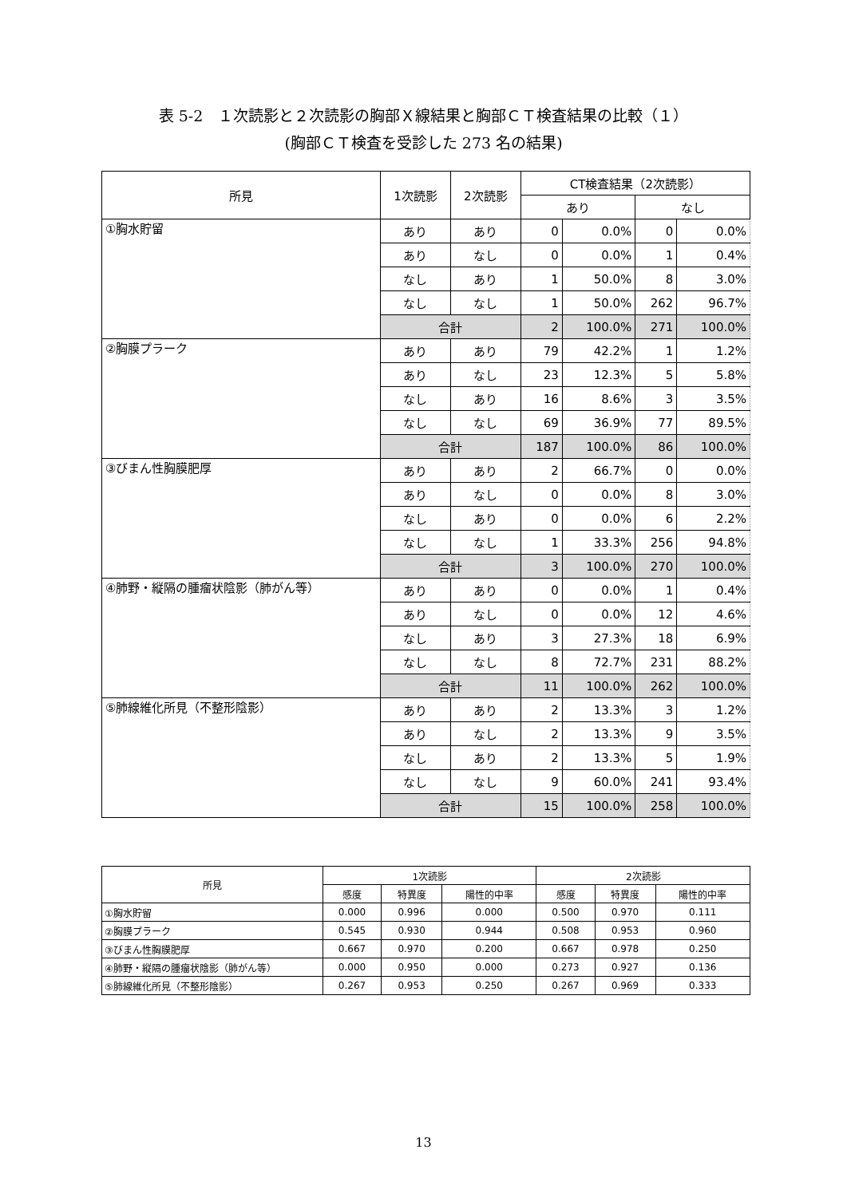表 5-2　１次読影と２次読影の胸部Ｘ線結果と胸部ＣＴ検査結果の比較（１）
(胸部ＣＴ検査を受診した 273 名の結果)
| 所見 | 1次読影 | 2次読影 | CT検査結果（2次読影） | | | |
| --- | --- | --- | --- | --- | --- | --- |
| | | | あり | | なし | |
| ①胸水貯留 | あり | あり | 0 | 0.0% | 0 | 0.0% |
| | あり | なし | 0 | 0.0% | 1 | 0.4% |
| | なし | あり | 1 | 50.0% | 8 | 3.0% |
| | なし | なし | 1 | 50.0% | 262 | 96.7% |
| | 合計 | | 2 | 100.0% | 271 | 100.0% |
| ②胸膜プラーク | あり | あり | 79 | 42.2% | 1 | 1.2% |
| | あり | なし | 23 | 12.3% | 5 | 5.8% |
| | なし | あり | 16 | 8.6% | 3 | 3.5% |
| | なし | なし | 69 | 36.9% | 77 | 89.5% |
| | 合計 | | 187 | 100.0% | 86 | 100.0% |
| ③びまん性胸膜肥厚 | あり | あり | 2 | 66.7% | 0 | 0.0% |
| | あり | なし | 0 | 0.0% | 8 | 3.0% |
| | なし | あり | 0 | 0.0% | 6 | 2.2% |
| | なし | なし | 1 | 33.3% | 256 | 94.8% |
| | 合計 | | 3 | 100.0% | 270 | 100.0% |
| ④肺野・縦隔の腫瘤状陰影（肺がん等） | あり | あり | 0 | 0.0% | 1 | 0.4% |
| | あり | なし | 0 | 0.0% | 12 | 4.6% |
| | なし | あり | 3 | 27.3% | 18 | 6.9% |
| | なし | なし | 8 | 72.7% | 231 | 88.2% |
| | 合計 | | 11 | 100.0% | 262 | 100.0% |
| ⑤肺線維化所見（不整形陰影） | あり | あり | 2 | 13.3% | 3 | 1.2% |
| | あり | なし | 2 | 13.3% | 9 | 3.5% |
| | なし | あり | 2 | 13.3% | 5 | 1.9% |
| | なし | なし | 9 | 60.0% | 241 | 93.4% |
| | 合計 | | 15 | 100.0% | 258 | 100.0% |
| 所見 | 1次読影 | | | 2次読影 | | |
| --- | --- | --- | --- | --- | --- | --- |
| | 感度 | 特異度 | 陽性的中率 | 感度 | 特異度 | 陽性的中率 |
| ①胸水貯留 | 0.000 | 0.996 | 0.000 | 0.500 | 0.970 | 0.111 |
| ②胸膜プラーク | 0.545 | 0.930 | 0.944 | 0.508 | 0.953 | 0.960 |
| ③びまん性胸膜肥厚 | 0.667 | 0.970 | 0.200 | 0.667 | 0.978 | 0.250 |
| ④肺野・縦隔の腫瘤状陰影（肺がん等） | 0.000 | 0.950 | 0.000 | 0.273 | 0.927 | 0.136 |
| ⑤肺線維化所見（不整形陰影） | 0.267 | 0.953 | 0.250 | 0.267 | 0.969 | 0.333 |
13